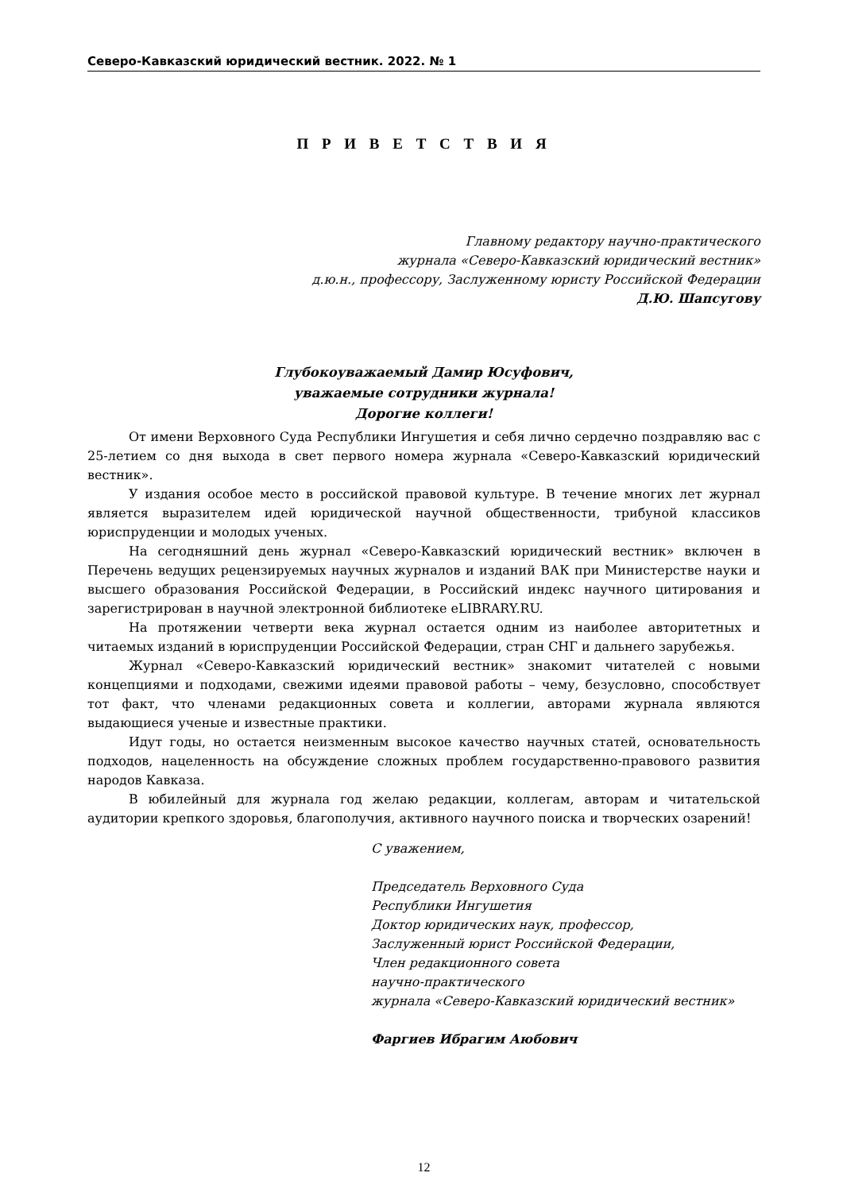Северо-Кавказский юридический вестник. 2022. № 1
П Р И В Е Т С Т В И Я
Главному редактору научно-практического
журнала «Северо-Кавказский юридический вестник»
д.ю.н., профессору, Заслуженному юристу Российской Федерации
Д.Ю. Шапсугову
Глубокоуважаемый Дамир Юсуфович,
уважаемые сотрудники журнала!
Дорогие коллеги!
От имени Верховного Суда Республики Ингушетия и себя лично сердечно поздравляю вас с 25-летием со дня выхода в свет первого номера журнала «Северо-Кавказский юридический вестник».
У издания особое место в российской правовой культуре. В течение многих лет журнал является выразителем идей юридической научной общественности, трибуной классиков юриспруденции и молодых ученых.
На сегодняшний день журнал «Северо-Кавказский юридический вестник» включен в Перечень ведущих рецензируемых научных журналов и изданий ВАК при Министерстве науки и высшего образования Российской Федерации, в Российский индекс научного цитирования и зарегистрирован в научной электронной библиотеке eLIBRARY.RU.
На протяжении четверти века журнал остается одним из наиболее авторитетных и читаемых изданий в юриспруденции Российской Федерации, стран СНГ и дальнего зарубежья.
Журнал «Северо-Кавказский юридический вестник» знакомит читателей с новыми концепциями и подходами, свежими идеями правовой работы – чему, безусловно, способствует тот факт, что членами редакционных совета и коллегии, авторами журнала являются выдающиеся ученые и известные практики.
Идут годы, но остается неизменным высокое качество научных статей, основательность подходов, нацеленность на обсуждение сложных проблем государственно-правового развития народов Кавказа.
В юбилейный для журнала год желаю редакции, коллегам, авторам и читательской аудитории крепкого здоровья, благополучия, активного научного поиска и творческих озарений!
С уважением,
Председатель Верховного Суда
Республики Ингушетия
Доктор юридических наук, профессор,
Заслуженный юрист Российской Федерации,
Член редакционного совета
научно-практического
журнала «Северо-Кавказский юридический вестник»
Фаргиев Ибрагим Аюбович
12